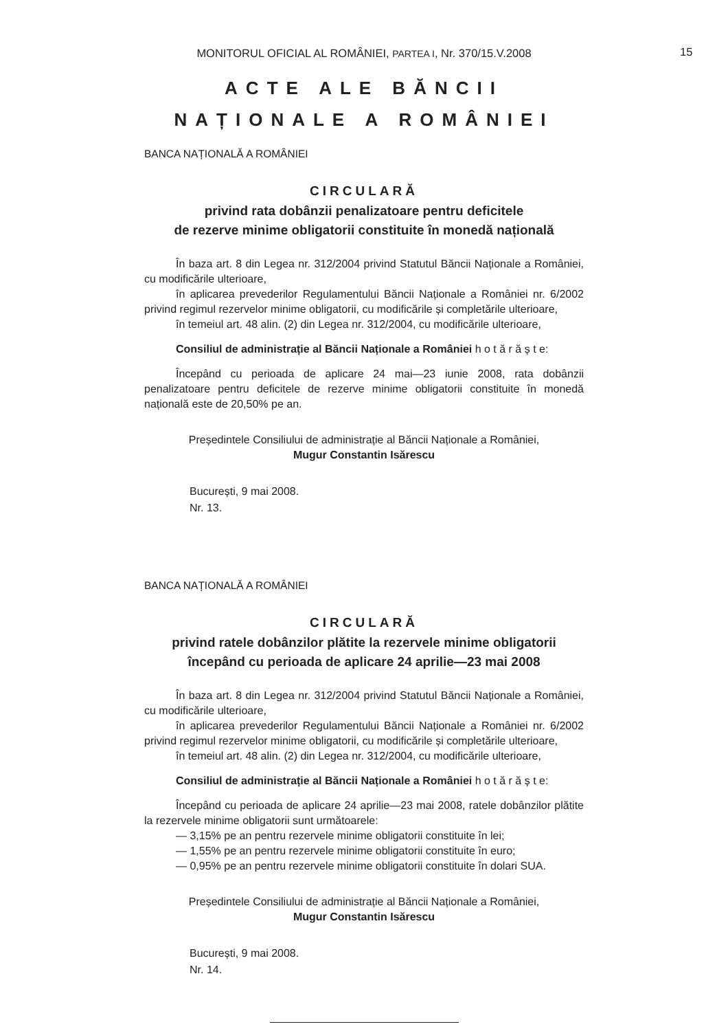15
MONITORUL OFICIAL AL ROMÂNIEI, PARTEA I, Nr. 370/15.V.2008
ACTE ALE BĂNCII
NAȚIONALE A ROMÂNIEI
BANCA NAȚIONALĂ A ROMÂNIEI
CIRCULARĂ
privind rata dobânzii penalizatoare pentru deficitele
de rezerve minime obligatorii constituite în monedă națională
În baza art. 8 din Legea nr. 312/2004 privind Statutul Băncii Naționale a României, cu modificările ulterioare,
în aplicarea prevederilor Regulamentului Băncii Naționale a României nr. 6/2002 privind regimul rezervelor minime obligatorii, cu modificările și completările ulterioare,
în temeiul art. 48 alin. (2) din Legea nr. 312/2004, cu modificările ulterioare,
Consiliul de administrație al Băncii Naționale a României h o t ă r ă ș t e:
Începând cu perioada de aplicare 24 mai—23 iunie 2008, rata dobânzii penalizatoare pentru deficitele de rezerve minime obligatorii constituite în monedă națională este de 20,50% pe an.
Președintele Consiliului de administrație al Băncii Naționale a României,
Mugur Constantin Isărescu
București, 9 mai 2008.
Nr. 13.
BANCA NAȚIONALĂ A ROMÂNIEI
CIRCULARĂ
privind ratele dobânzilor plătite la rezervele minime obligatorii
începând cu perioada de aplicare 24 aprilie—23 mai 2008
În baza art. 8 din Legea nr. 312/2004 privind Statutul Băncii Naționale a României, cu modificările ulterioare,
în aplicarea prevederilor Regulamentului Băncii Naționale a României nr. 6/2002 privind regimul rezervelor minime obligatorii, cu modificările și completările ulterioare,
în temeiul art. 48 alin. (2) din Legea nr. 312/2004, cu modificările ulterioare,
Consiliul de administrație al Băncii Naționale a României h o t ă r ă ș t e:
Începând cu perioada de aplicare 24 aprilie—23 mai 2008, ratele dobânzilor plătite la rezervele minime obligatorii sunt următoarele:
— 3,15% pe an pentru rezervele minime obligatorii constituite în lei;
— 1,55% pe an pentru rezervele minime obligatorii constituite în euro;
— 0,95% pe an pentru rezervele minime obligatorii constituite în dolari SUA.
Președintele Consiliului de administrație al Băncii Naționale a României,
Mugur Constantin Isărescu
București, 9 mai 2008.
Nr. 14.